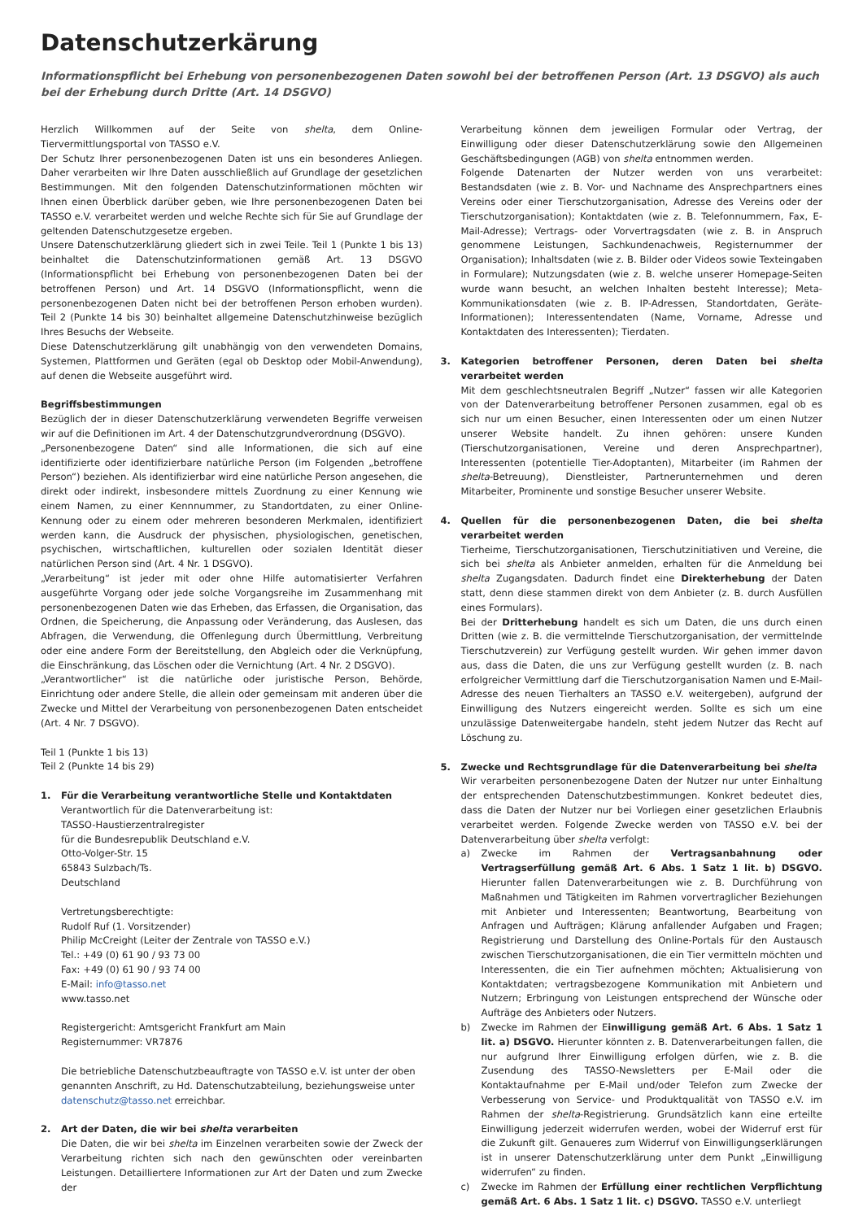Datenschutzerkärung
Informationspflicht bei Erhebung von personenbezogenen Daten sowohl bei der betroffenen Person (Art. 13 DSGVO) als auch bei der Erhebung durch Dritte (Art. 14 DSGVO)
Herzlich Willkommen auf der Seite von shelta, dem Online-Tiervermittlungsportal von TASSO e.V.
Der Schutz Ihrer personenbezogenen Daten ist uns ein besonderes Anliegen. Daher verarbeiten wir Ihre Daten ausschließlich auf Grundlage der gesetzlichen Bestimmungen. Mit den folgenden Datenschutzinformationen möchten wir Ihnen einen Überblick darüber geben, wie Ihre personenbezogenen Daten bei TASSO e.V. verarbeitet werden und welche Rechte sich für Sie auf Grundlage der geltenden Datenschutzgesetze ergeben.
Unsere Datenschutzerklärung gliedert sich in zwei Teile. Teil 1 (Punkte 1 bis 13) beinhaltet die Datenschutzinformationen gemäß Art. 13 DSGVO (Informationspflicht bei Erhebung von personenbezogenen Daten bei der betroffenen Person) und Art. 14 DSGVO (Informationspflicht, wenn die personenbezogenen Daten nicht bei der betroffenen Person erhoben wurden). Teil 2 (Punkte 14 bis 30) beinhaltet allgemeine Datenschutzhinweise bezüglich Ihres Besuchs der Webseite.
Diese Datenschutzerklärung gilt unabhängig von den verwendeten Domains, Systemen, Plattformen und Geräten (egal ob Desktop oder Mobil-Anwendung), auf denen die Webseite ausgeführt wird.
Begriffsbestimmungen
Bezüglich der in dieser Datenschutzerklärung verwendeten Begriffe verweisen wir auf die Definitionen im Art. 4 der Datenschutzgrundverordnung (DSGVO).
„Personenbezogene Daten“ sind alle Informationen, die sich auf eine identifizierte oder identifizierbare natürliche Person (im Folgenden „betroffene Person“) beziehen. Als identifizierbar wird eine natürliche Person angesehen, die direkt oder indirekt, insbesondere mittels Zuordnung zu einer Kennung wie einem Namen, zu einer Kennnummer, zu Standortdaten, zu einer Online-Kennung oder zu einem oder mehreren besonderen Merkmalen, identifiziert werden kann, die Ausdruck der physischen, physiologischen, genetischen, psychischen, wirtschaftlichen, kulturellen oder sozialen Identität dieser natürlichen Person sind (Art. 4 Nr. 1 DSGVO).
„Verarbeitung“ ist jeder mit oder ohne Hilfe automatisierter Verfahren ausgeführte Vorgang oder jede solche Vorgangsreihe im Zusammenhang mit personenbezogenen Daten wie das Erheben, das Erfassen, die Organisation, das Ordnen, die Speicherung, die Anpassung oder Veränderung, das Auslesen, das Abfragen, die Verwendung, die Offenlegung durch Übermittlung, Verbreitung oder eine andere Form der Bereitstellung, den Abgleich oder die Verknüpfung, die Einschränkung, das Löschen oder die Vernichtung (Art. 4 Nr. 2 DSGVO).
„Verantwortlicher“ ist die natürliche oder juristische Person, Behörde, Einrichtung oder andere Stelle, die allein oder gemeinsam mit anderen über die Zwecke und Mittel der Verarbeitung von personenbezogenen Daten entscheidet (Art. 4 Nr. 7 DSGVO).
Teil 1 (Punkte 1 bis 13)
Teil 2 (Punkte 14 bis 29)
1. Für die Verarbeitung verantwortliche Stelle und Kontaktdaten
Verantwortlich für die Datenverarbeitung ist:
TASSO-Haustierzentralregister
für die Bundesrepublik Deutschland e.V.
Otto-Volger-Str. 15
65843 Sulzbach/Ts.
Deutschland
Vertretungsberechtigte:
Rudolf Ruf (1. Vorsitzender)
Philip McCreight (Leiter der Zentrale von TASSO e.V.)
Tel.: +49 (0) 61 90 / 93 73 00
Fax: +49 (0) 61 90 / 93 74 00
E-Mail: info@tasso.net
www.tasso.net
Registergericht: Amtsgericht Frankfurt am Main
Registernummer: VR7876
Die betriebliche Datenschutzbeauftragte von TASSO e.V. ist unter der oben genannten Anschrift, zu Hd. Datenschutzabteilung, beziehungsweise unter datenschutz@tasso.net erreichbar.
2. Art der Daten, die wir bei shelta verarbeiten
Die Daten, die wir bei shelta im Einzelnen verarbeiten sowie der Zweck der Verarbeitung richten sich nach den gewünschten oder vereinbarten Leistungen. Detailliertere Informationen zur Art der Daten und zum Zwecke der
Verarbeitung können dem jeweiligen Formular oder Vertrag, der Einwilligung oder dieser Datenschutzerklärung sowie den Allgemeinen Geschäftsbedingungen (AGB) von shelta entnommen werden.
Folgende Datenarten der Nutzer werden von uns verarbeitet: Bestandsdaten (wie z. B. Vor- und Nachname des Ansprechpartners eines Vereins oder einer Tierschutzorganisation, Adresse des Vereins oder der Tierschutzorganisation); Kontaktdaten (wie z. B. Telefonnummern, Fax, E-Mail-Adresse); Vertrags- oder Vorvertragsdaten (wie z. B. in Anspruch genommene Leistungen, Sachkundenachweis, Registernummer der Organisation); Inhaltsdaten (wie z. B. Bilder oder Videos sowie Texteingaben in Formulare); Nutzungsdaten (wie z. B. welche unserer Homepage-Seiten wurde wann besucht, an welchen Inhalten besteht Interesse); Meta-Kommunikationsdaten (wie z. B. IP-Adressen, Standortdaten, Geräte-Informationen); Interessentendaten (Name, Vorname, Adresse und Kontaktdaten des Interessenten); Tierdaten.
3. Kategorien betroffener Personen, deren Daten bei shelta verarbeitet werden
Mit dem geschlechtsneutralen Begriff „Nutzer“ fassen wir alle Kategorien von der Datenverarbeitung betroffener Personen zusammen, egal ob es sich nur um einen Besucher, einen Interessenten oder um einen Nutzer unserer Website handelt. Zu ihnen gehören: unsere Kunden (Tierschutzorganisationen, Vereine und deren Ansprechpartner), Interessenten (potentielle Tier-Adoptanten), Mitarbeiter (im Rahmen der shelta-Betreuung), Dienstleister, Partnerunternehmen und deren Mitarbeiter, Prominente und sonstige Besucher unserer Website.
4. Quellen für die personenbezogenen Daten, die bei shelta verarbeitet werden
Tierheime, Tierschutzorganisationen, Tierschutzinitiativen und Vereine, die sich bei shelta als Anbieter anmelden, erhalten für die Anmeldung bei shelta Zugangsdaten. Dadurch findet eine Direkterhebung der Daten statt, denn diese stammen direkt von dem Anbieter (z. B. durch Ausfüllen eines Formulars).
Bei der Dritterhebung handelt es sich um Daten, die uns durch einen Dritten (wie z. B. die vermittelnde Tierschutzorganisation, der vermittelnde Tierschutzverein) zur Verfügung gestellt wurden. Wir gehen immer davon aus, dass die Daten, die uns zur Verfügung gestellt wurden (z. B. nach erfolgreicher Vermittlung darf die Tierschutzorganisation Namen und E-Mail-Adresse des neuen Tierhalters an TASSO e.V. weitergeben), aufgrund der Einwilligung des Nutzers eingereicht werden. Sollte es sich um eine unzulässige Datenweitergabe handeln, steht jedem Nutzer das Recht auf Löschung zu.
5. Zwecke und Rechtsgrundlage für die Datenverarbeitung bei shelta
Wir verarbeiten personenbezogene Daten der Nutzer nur unter Einhaltung der entsprechenden Datenschutzbestimmungen. Konkret bedeutet dies, dass die Daten der Nutzer nur bei Vorliegen einer gesetzlichen Erlaubnis verarbeitet werden. Folgende Zwecke werden von TASSO e.V. bei der Datenverarbeitung über shelta verfolgt:
a) Zwecke im Rahmen der Vertragsanbahnung oder Vertragserfüllung gemäß Art. 6 Abs. 1 Satz 1 lit. b) DSGVO. Hierunter fallen Datenverarbeitungen wie z. B. Durchführung von Maßnahmen und Tätigkeiten im Rahmen vorvertraglicher Beziehungen mit Anbieter und Interessenten; Beantwortung, Bearbeitung von Anfragen und Aufträgen; Klärung anfallender Aufgaben und Fragen; Registrierung und Darstellung des Online-Portals für den Austausch zwischen Tierschutzorganisationen, die ein Tier vermitteln möchten und Interessenten, die ein Tier aufnehmen möchten; Aktualisierung von Kontaktdaten; vertragsbezogene Kommunikation mit Anbietern und Nutzern; Erbringung von Leistungen entsprechend der Wünsche oder Aufträge des Anbieters oder Nutzers.
b) Zwecke im Rahmen der Einwilligung gemäß Art. 6 Abs. 1 Satz 1 lit. a) DSGVO. Hierunter könnten z. B. Datenverarbeitungen fallen, die nur aufgrund Ihrer Einwilligung erfolgen dürfen, wie z. B. die Zusendung des TASSO-Newsletters per E-Mail oder die Kontaktaufnahme per E-Mail und/oder Telefon zum Zwecke der Verbesserung von Service- und Produktqualität von TASSO e.V. im Rahmen der shelta-Registrierung. Grundsätzlich kann eine erteilte Einwilligung jederzeit widerrufen werden, wobei der Widerruf erst für die Zukunft gilt. Genaueres zum Widerruf von Einwilligungserklärungen ist in unserer Datenschutzerklärung unter dem Punkt „Einwilligung widerrufen“ zu finden.
c) Zwecke im Rahmen der Erfüllung einer rechtlichen Verpflichtung gemäß Art. 6 Abs. 1 Satz 1 lit. c) DSGVO. TASSO e.V. unterliegt